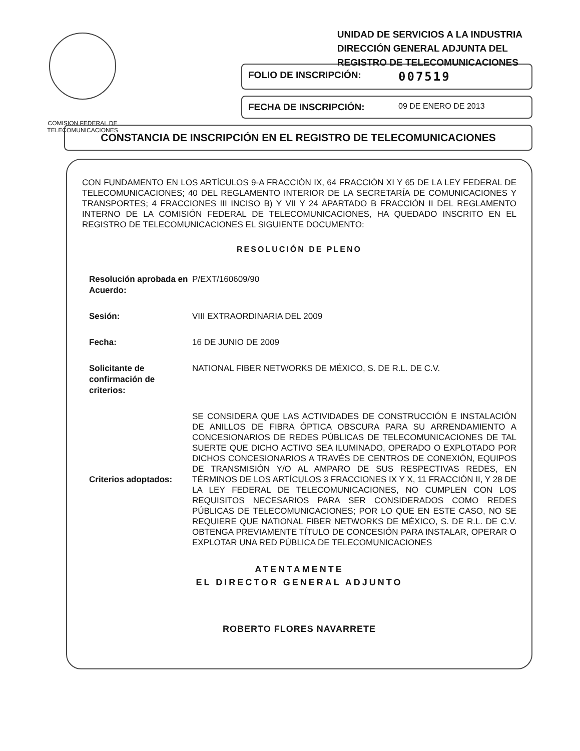COMISION FEDERAL DE
TELECOMUNICACIONES
UNIDAD DE SERVICIOS A LA INDUSTRIA
DIRECCIÓN GENERAL ADJUNTA DEL
REGISTRO DE TELECOMUNICACIONES
FOLIO DE INSCRIPCIÓN: 007519
FECHA DE INSCRIPCIÓN: 09 DE ENERO DE 2013
CONSTANCIA DE INSCRIPCIÓN EN EL REGISTRO DE TELECOMUNICACIONES
CON FUNDAMENTO EN LOS ARTÍCULOS 9-A FRACCIÓN IX, 64 FRACCIÓN XI Y 65 DE LA LEY FEDERAL DE TELECOMUNICACIONES; 40 DEL REGLAMENTO INTERIOR DE LA SECRETARÍA DE COMUNICACIONES Y TRANSPORTES; 4 FRACCIONES III INCISO B) Y VII Y 24 APARTADO B FRACCIÓN II DEL REGLAMENTO INTERNO DE LA COMISIÓN FEDERAL DE TELECOMUNICACIONES, HA QUEDADO INSCRITO EN EL REGISTRO DE TELECOMUNICACIONES EL SIGUIENTE DOCUMENTO:
RESOLUCIÓN DE PLENO
Resolución aprobada en Acuerdo:
P/EXT/160609/90
Sesión:
VIII EXTRAORDINARIA DEL 2009
Fecha:
16 DE JUNIO DE 2009
Solicitante de confirmación de criterios:
NATIONAL FIBER NETWORKS DE MÉXICO, S. DE R.L. DE C.V.
Criterios adoptados:
SE CONSIDERA QUE LAS ACTIVIDADES DE CONSTRUCCIÓN E INSTALACIÓN DE ANILLOS DE FIBRA ÓPTICA OBSCURA PARA SU ARRENDAMIENTO A CONCESIONARIOS DE REDES PÚBLICAS DE TELECOMUNICACIONES DE TAL SUERTE QUE DICHO ACTIVO SEA ILUMINADO, OPERADO O EXPLOTADO POR DICHOS CONCESIONARIOS A TRAVÉS DE CENTROS DE CONEXIÓN, EQUIPOS DE TRANSMISIÓN Y/O AL AMPARO DE SUS RESPECTIVAS REDES, EN TÉRMINOS DE LOS ARTÍCULOS 3 FRACCIONES IX Y X, 11 FRACCIÓN II, Y 28 DE LA LEY FEDERAL DE TELECOMUNICACIONES, NO CUMPLEN CON LOS REQUISITOS NECESARIOS PARA SER CONSIDERADOS COMO REDES PÚBLICAS DE TELECOMUNICACIONES; POR LO QUE EN ESTE CASO, NO SE REQUIERE QUE NATIONAL FIBER NETWORKS DE MÉXICO, S. DE R.L. DE C.V. OBTENGA PREVIAMENTE TÍTULO DE CONCESIÓN PARA INSTALAR, OPERAR O EXPLOTAR UNA RED PÚBLICA DE TELECOMUNICACIONES
ATENTAMENTE
EL DIRECTOR GENERAL ADJUNTO
ROBERTO FLORES NAVARRETE